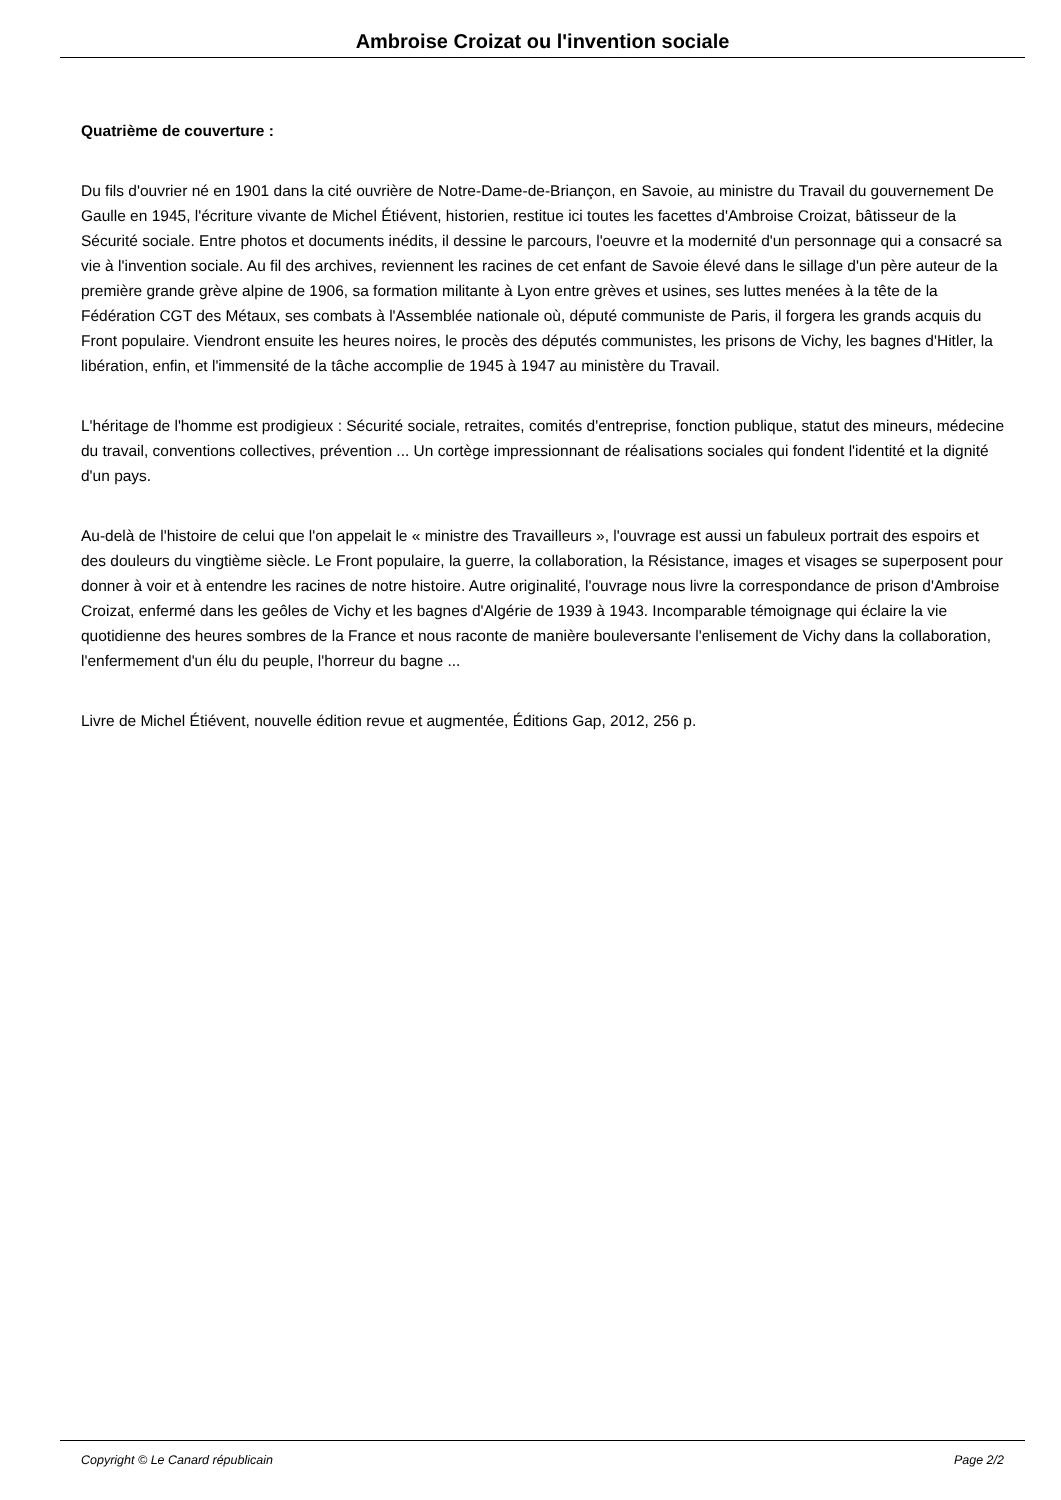Ambroise Croizat ou l'invention sociale
Quatrième de couverture :
Du fils d'ouvrier né en 1901 dans la cité ouvrière de Notre-Dame-de-Briançon, en Savoie, au ministre du Travail du gouvernement De Gaulle en 1945, l'écriture vivante de Michel Étiévent, historien, restitue ici toutes les facettes d'Ambroise Croizat, bâtisseur de la Sécurité sociale. Entre photos et documents inédits, il dessine le parcours, l'oeuvre et la modernité d'un personnage qui a consacré sa vie à l'invention sociale. Au fil des archives, reviennent les racines de cet enfant de Savoie élevé dans le sillage d'un père auteur de la première grande grève alpine de 1906, sa formation militante à Lyon entre grèves et usines, ses luttes menées à la tête de la Fédération CGT des Métaux, ses combats à l'Assemblée nationale où, député communiste de Paris, il forgera les grands acquis du Front populaire. Viendront ensuite les heures noires, le procès des députés communistes, les prisons de Vichy, les bagnes d'Hitler, la libération, enfin, et l'immensité de la tâche accomplie de 1945 à 1947 au ministère du Travail.
L'héritage de l'homme est prodigieux : Sécurité sociale, retraites, comités d'entreprise, fonction publique, statut des mineurs, médecine du travail, conventions collectives, prévention ... Un cortège impressionnant de réalisations sociales qui fondent l'identité et la dignité d'un pays.
Au-delà de l'histoire de celui que l'on appelait le « ministre des Travailleurs », l'ouvrage est aussi un fabuleux portrait des espoirs et des douleurs du vingtième siècle. Le Front populaire, la guerre, la collaboration, la Résistance, images et visages se superposent pour donner à voir et à entendre les racines de notre histoire. Autre originalité, l'ouvrage nous livre la correspondance de prison d'Ambroise Croizat, enfermé dans les geôles de Vichy et les bagnes d'Algérie de 1939 à 1943. Incomparable témoignage qui éclaire la vie quotidienne des heures sombres de la France et nous raconte de manière bouleversante l'enlisement de Vichy dans la collaboration, l'enfermement d'un élu du peuple, l'horreur du bagne ...
Livre de Michel Étiévent, nouvelle édition revue et augmentée, Éditions Gap, 2012, 256 p.
Copyright © Le Canard républicain Page 2/2